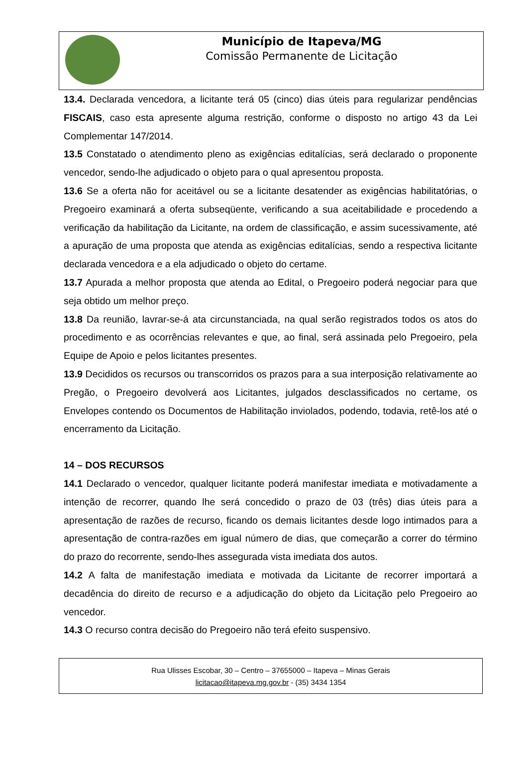Município de Itapeva/MG
Comissão Permanente de Licitação
13.4. Declarada vencedora, a licitante terá 05 (cinco) dias úteis para regularizar pendências FISCAIS, caso esta apresente alguma restrição, conforme o disposto no artigo 43 da Lei Complementar 147/2014.
13.5 Constatado o atendimento pleno as exigências editalícias, será declarado o proponente vencedor, sendo-lhe adjudicado o objeto para o qual apresentou proposta.
13.6 Se a oferta não for aceitável ou se a licitante desatender as exigências habilitatórias, o Pregoeiro examinará a oferta subseqüente, verificando a sua aceitabilidade e procedendo a verificação da habilitação da Licitante, na ordem de classificação, e assim sucessivamente, até a apuração de uma proposta que atenda as exigências editalícias, sendo a respectiva licitante declarada vencedora e a ela adjudicado o objeto do certame.
13.7 Apurada a melhor proposta que atenda ao Edital, o Pregoeiro poderá negociar para que seja obtido um melhor preço.
13.8 Da reunião, lavrar-se-á ata circunstanciada, na qual serão registrados todos os atos do procedimento e as ocorrências relevantes e que, ao final, será assinada pelo Pregoeiro, pela Equipe de Apoio e pelos licitantes presentes.
13.9 Decididos os recursos ou transcorridos os prazos para a sua interposição relativamente ao Pregão, o Pregoeiro devolverá aos Licitantes, julgados desclassificados no certame, os Envelopes contendo os Documentos de Habilitação inviolados, podendo, todavia, retê-los até o encerramento da Licitação.
14 – DOS RECURSOS
14.1 Declarado o vencedor, qualquer licitante poderá manifestar imediata e motivadamente a intenção de recorrer, quando lhe será concedido o prazo de 03 (três) dias úteis para a apresentação de razões de recurso, ficando os demais licitantes desde logo intimados para a apresentação de contra-razões em igual número de dias, que começarão a correr do término do prazo do recorrente, sendo-lhes assegurada vista imediata dos autos.
14.2 A falta de manifestação imediata e motivada da Licitante de recorrer importará a decadência do direito de recurso e a adjudicação do objeto da Licitação pelo Pregoeiro ao vencedor.
14.3 O recurso contra decisão do Pregoeiro não terá efeito suspensivo.
Rua Ulisses Escobar, 30 – Centro – 37655000 – Itapeva – Minas Gerais
licitacao@itapeva.mg.gov.br - (35) 3434 1354